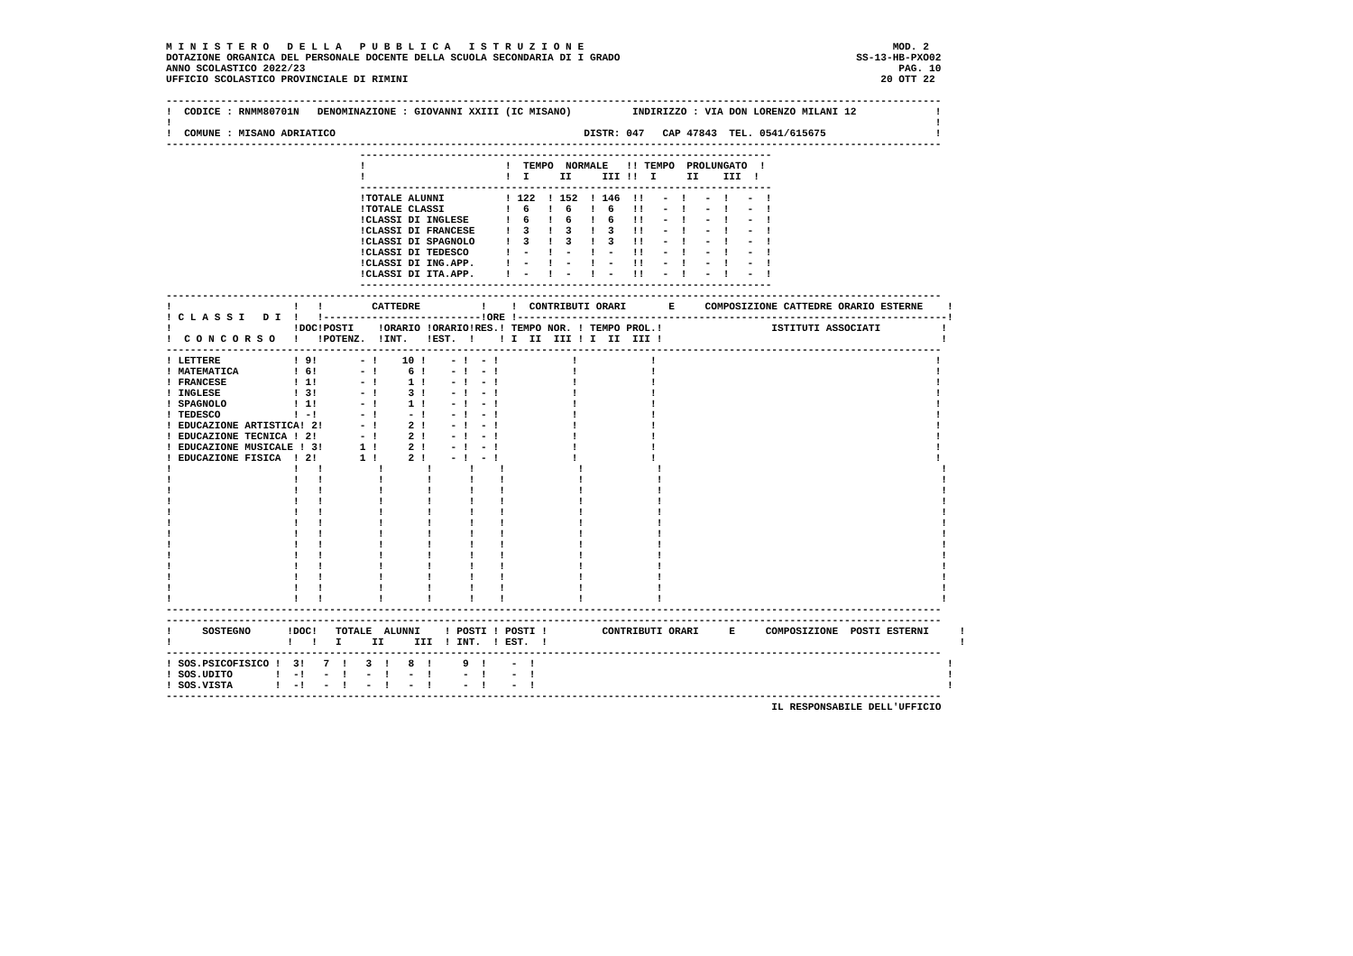M I N I S T E R O   D E L L A   P U B B L I C A   I S T R U Z I O N E                                                   MOD. 2
DOTAZIONE ORGANICA DEL PERSONALE DOCENTE DELLA SCUOLA SECONDARIA DI I GRADO                                       SS-13-HB-PXO02
ANNO SCOLASTICO 2022/23                                                                                                  PAG. 10
UFFICIO SCOLASTICO PROVINCIALE DI RIMINI                                                                              20 OTT 22

--------------------------------------------------------------------------------------------------------------------------------
!  CODICE : RNMM80701N   DENOMINAZIONE : GIOVANNI XXIII (IC MISANO)          INDIRIZZO : VIA DON LORENZO MILANI 12             !
!                                                                                                                              !
!  COMUNE : MISANO ADRIATICO                                         DISTR: 047   CAP 47843  TEL. 0541/615675                  !
--------------------------------------------------------------------------------------------------------------------------------
                                --------------------------------------------------------------------
                                !                       !  TEMPO  NORMALE   !! TEMPO  PROLUNGATO  !
                                !                       !  I     II     III !!  I     II    III  !
                                --------------------------------------------------------------------
                                !TOTALE ALUNNI          ! 122  ! 152  ! 146  !!   -  !   -  !   -  !
                                !TOTALE CLASSI          !  6   !  6   !  6   !!   -  !   -  !   -  !
                                !CLASSI DI INGLESE      !  6   !  6   !  6   !!   -  !   -  !   -  !
                                !CLASSI DI FRANCESE     !  3   !  3   !  3   !!   -  !   -  !   -  !
                                !CLASSI DI SPAGNOLO     !  3   !  3   !  3   !!   -  !   -  !   -  !
                                !CLASSI DI TEDESCO      !  -   !  -   !  -   !!   -  !   -  !   -  !
                                !CLASSI DI ING.APP.     !  -   !  -   !  -   !!   -  !   -  !   -  !
                                !CLASSI DI ITA.APP.     !  -   !  -   !  -   !!   -  !   -  !   -  !
                                --------------------------------------------------------------------
--------------------------------------------------------------------------------------------------------------------------------
!                    !   !        CATTEDRE          !    !  CONTRIBUTI ORARI       E     COMPOSIZIONE CATTEDRE ORARIO ESTERNE    !
! C L A S S I   D I  !   !--------------------------!ORE !-----------------------------------------------------------------------!
!                    !DOC!POSTI    !ORARIO !ORARIO!RES.! TEMPO NOR. ! TEMPO PROL.!                  ISTITUTI ASSOCIATI          !
!  C O N C O R S O   !   !POTENZ.  !INT.   !EST.  !    ! I  II  III ! I  II  III !                                              !
--------------------------------------------------------------------------------------------------------------------------------
! LETTERE            ! 9!       - !    10 !    - !  - !            !            !                                              !
! MATEMATICA         ! 6!       - !     6 !    - !  - !            !            !                                              !
! FRANCESE           ! 1!       - !     1 !    - !  - !            !            !                                              !
! INGLESE            ! 3!       - !     3 !    - !  - !            !            !                                              !
! SPAGNOLO           ! 1!       - !     1 !    - !  - !            !            !                                              !
! TEDESCO            ! -!       - !     - !    - !  - !            !            !                                              !
! EDUCAZIONE ARTISTICA! 2!      - !     2 !    - !  - !            !            !                                              !
! EDUCAZIONE TECNICA ! 2!       - !     2 !    - !  - !            !            !                                              !
! EDUCAZIONE MUSICALE ! 3!      1 !     2 !    - !  - !            !            !                                              !
! EDUCAZIONE FISICA  ! 2!       1 !     2 !    - !  - !            !            !                                              !
!                    !   !         !       !      !    !            !            !                                              !
!                    !   !         !       !      !    !            !            !                                              !
!                    !   !         !       !      !    !            !            !                                              !
!                    !   !         !       !      !    !            !            !                                              !
!                    !   !         !       !      !    !            !            !                                              !
!                    !   !         !       !      !    !            !            !                                              !
!                    !   !         !       !      !    !            !            !                                              !
!                    !   !         !       !      !    !            !            !                                              !
!                    !   !         !       !      !    !            !            !                                              !
!                    !   !         !       !      !    !            !            !                                              !
!                    !   !         !       !      !    !            !            !                                              !
!                    !   !         !       !      !    !            !            !                                              !
!                    !   !         !       !      !    !            !            !                                              !
--------------------------------------------------------------------------------------------------------------------------------
--------------------------------------------------------------------------------------------------------------------------------
!     SOSTEGNO      !DOC!   TOTALE  ALUNNI    ! POSTI ! POSTI !         CONTRIBUTI ORARI     E     COMPOSIZIONE  POSTI ESTERNI     !
!                   !   !   I     II     III  ! INT.  ! EST.  !                                                                    !
--------------------------------------------------------------------------------------------------------------------------------
! SOS.PSICOFISICO !  3!   7  !   3  !   8  !     9  !    -  !                                                                    !
! SOS.UDITO       !  -!   -  !   -  !   -  !     -  !    -  !                                                                    !
! SOS.VISTA       !  -!   -  !   -  !   -  !     -  !    -  !                                                                    !
--------------------------------------------------------------------------------------------------------------------------------
                                                                                                    IL RESPONSABILE DELL'UFFICIO